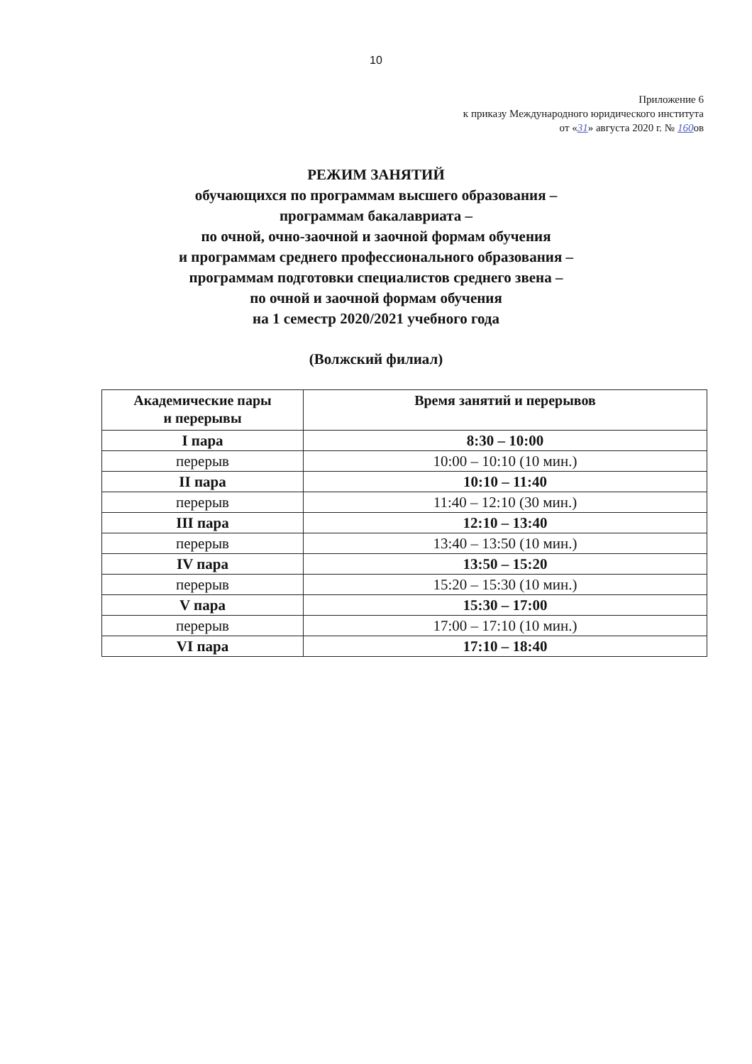10
Приложение 6
к приказу Международного юридического института
от «31» августа 2020 г. № 160ов
РЕЖИМ ЗАНЯТИЙ
обучающихся по программам высшего образования –
программам бакалавриата –
по очной, очно-заочной и заочной формам обучения
и программам среднего профессионального образования –
программам подготовки специалистов среднего звена –
по очной и заочной формам обучения
на 1 семестр 2020/2021 учебного года
(Волжский филиал)
| Академические пары и перерывы | Время занятий и перерывов |
| --- | --- |
| I пара | 8:30 – 10:00 |
| перерыв | 10:00 – 10:10 (10 мин.) |
| II пара | 10:10 – 11:40 |
| перерыв | 11:40 – 12:10 (30 мин.) |
| III пара | 12:10 – 13:40 |
| перерыв | 13:40 – 13:50 (10 мин.) |
| IV пара | 13:50 – 15:20 |
| перерыв | 15:20 – 15:30 (10 мин.) |
| V пара | 15:30 – 17:00 |
| перерыв | 17:00 – 17:10 (10 мин.) |
| VI пара | 17:10 – 18:40 |